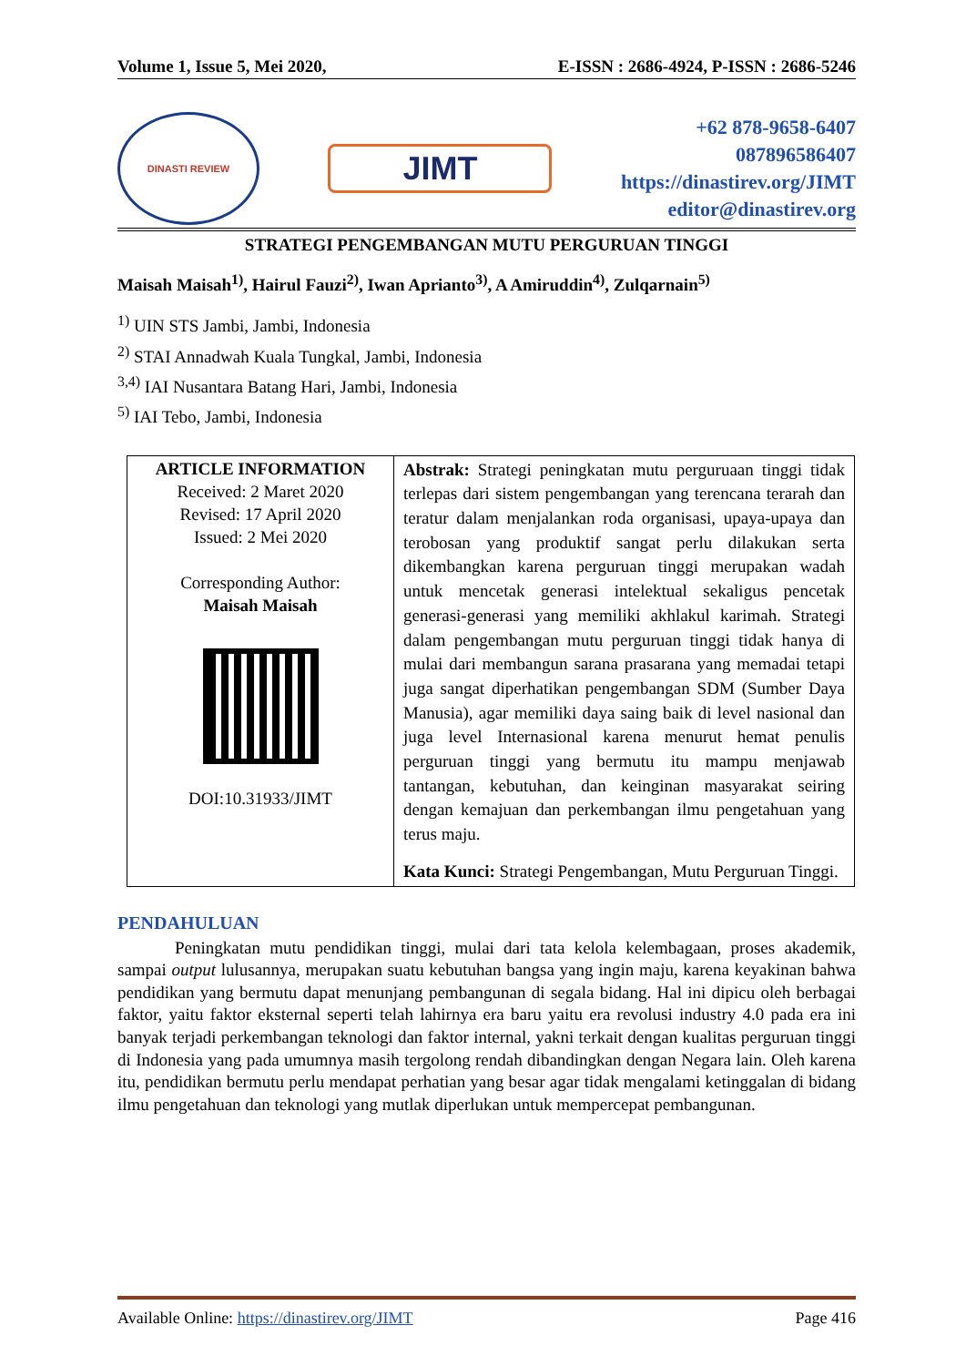Volume 1, Issue 5, Mei 2020, E-ISSN : 2686-4924, P-ISSN : 2686-5246
DINASTI REVIEW
JIMT
+62 878-9658-6407
087896586407
https://dinastirev.org/JIMT
editor@dinastirev.org
STRATEGI PENGEMBANGAN MUTU PERGURUAN TINGGI
Maisah Maisah<sup>1)</sup>, Hairul Fauzi<sup>2)</sup>, Iwan Aprianto<sup>3)</sup>, A Amiruddin<sup>4)</sup>, Zulqarnain<sup>5)</sup>
<sup>1)</sup> UIN STS Jambi, Jambi, Indonesia
<sup>2)</sup> STAI Annadwah Kuala Tungkal, Jambi, Indonesia
<sup>3,4)</sup> IAI Nusantara Batang Hari, Jambi, Indonesia
<sup>5)</sup> IAI Tebo, Jambi, Indonesia
| ARTICLE INFORMATION Received: 2 Maret 2020 Revised: 17 April 2020 Issued: 2 Mei 2020 Corresponding Author: Maisah Maisah DOI:10.31933/JIMT | Abstrak: Strategi peningkatan mutu perguruaan tinggi tidak terlepas dari sistem pengembangan yang terencana terarah dan teratur dalam menjalankan roda organisasi, upaya-upaya dan terobosan yang produktif sangat perlu dilakukan serta dikembangkan karena perguruan tinggi merupakan wadah untuk mencetak generasi intelektual sekaligus pencetak generasi-generasi yang memiliki akhlakul karimah. Strategi dalam pengembangan mutu perguruan tinggi tidak hanya di mulai dari membangun sarana prasarana yang memadai tetapi juga sangat diperhatikan pengembangan SDM (Sumber Daya Manusia), agar memiliki daya saing baik di level nasional dan juga level Internasional karena menurut hemat penulis perguruan tinggi yang bermutu itu mampu menjawab tantangan, kebutuhan, dan keinginan masyarakat seiring dengan kemajuan dan perkembangan ilmu pengetahuan yang terus maju. Kata Kunci: Strategi Pengembangan, Mutu Perguruan Tinggi. |
PENDAHULUAN
Peningkatan mutu pendidikan tinggi, mulai dari tata kelola kelembagaan, proses akademik, sampai output lulusannya, merupakan suatu kebutuhan bangsa yang ingin maju, karena keyakinan bahwa pendidikan yang bermutu dapat menunjang pembangunan di segala bidang. Hal ini dipicu oleh berbagai faktor, yaitu faktor eksternal seperti telah lahirnya era baru yaitu era revolusi industry 4.0 pada era ini banyak terjadi perkembangan teknologi dan faktor internal, yakni terkait dengan kualitas perguruan tinggi di Indonesia yang pada umumnya masih tergolong rendah dibandingkan dengan Negara lain. Oleh karena itu, pendidikan bermutu perlu mendapat perhatian yang besar agar tidak mengalami ketinggalan di bidang ilmu pengetahuan dan teknologi yang mutlak diperlukan untuk mempercepat pembangunan.
Available Online: https://dinastirev.org/JIMT Page 416